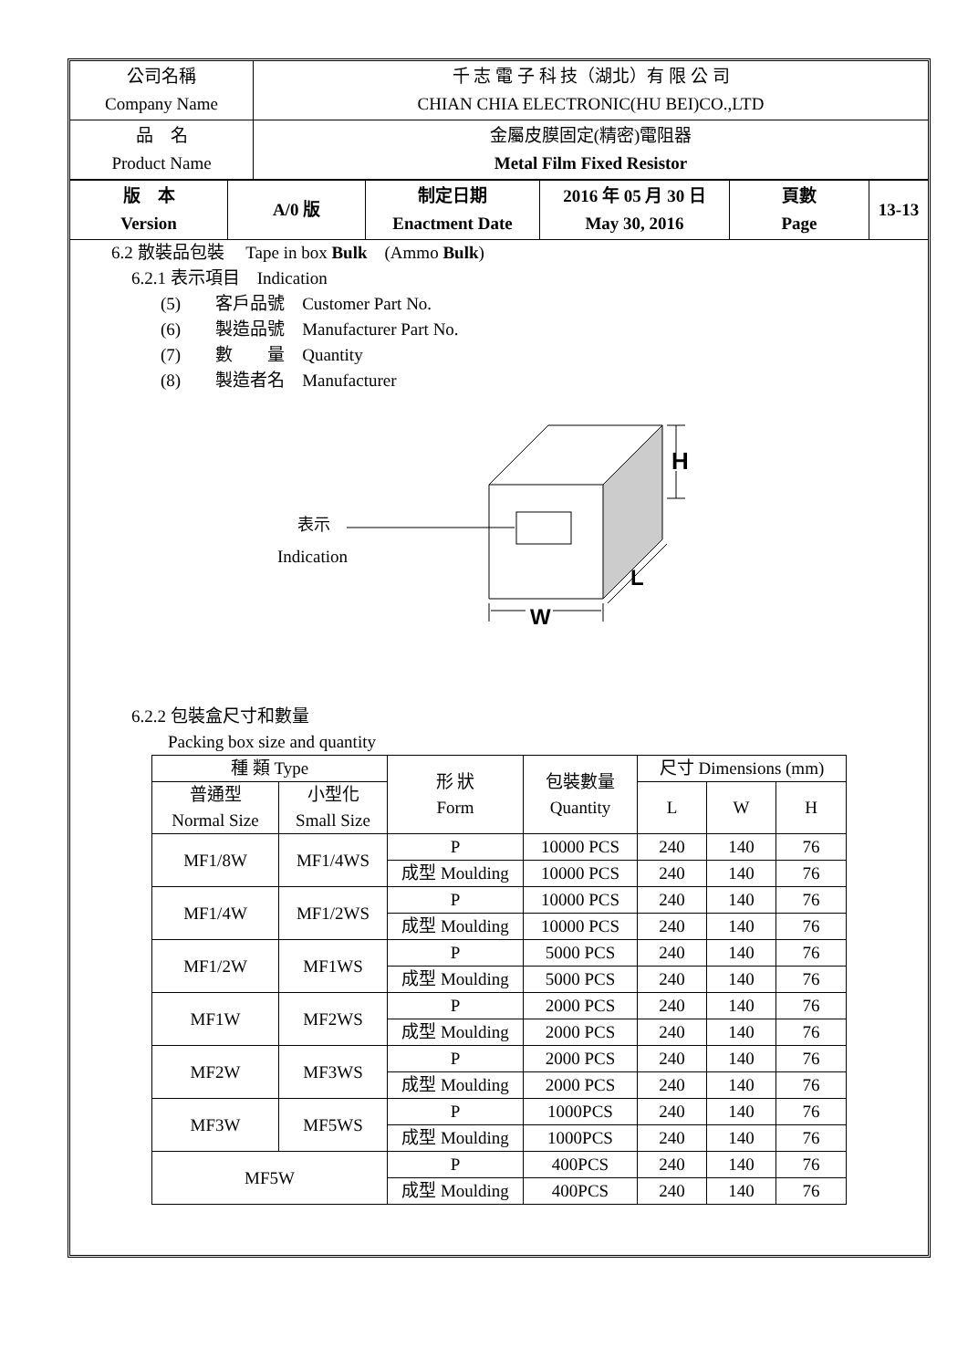| 公司名稱 Company Name | 千 志 電 子 科 技（湖北）有 限 公 司 CHIAN CHIA ELECTRONIC(HU BEI)CO.,LTD |
| 品 名 Product Name | 金屬皮膜固定(精密)電阻器 Metal Film Fixed Resistor |
| 版 本 Version | A/0 版 | 制定日期 Enactment Date | 2016 年 05 月 30 日 May 30, 2016 | 頁數 Page | 13-13 |
6.2 散裝品包裝　 Tape in box Bulk　(Ammo Bulk)
6.2.1 表示項目　Indication
(5)　　客戶品號　Customer Part No.
(6)　　製造品號　Manufacturer Part No.
(7)　　數　　量　Quantity
(8)　　製造者名　Manufacturer
表示
Indication
H
W
L
6.2.2 包裝盒尺寸和數量
Packing box size and quantity
| 種 類 Type | | 形 狀 Form | 包裝數量 Quantity | 尺寸 Dimensions (mm) | | |
| 普通型 Normal Size | 小型化 Small Size | | | L | W | H |
| MF1/8W | MF1/4WS | P | 10000 PCS | 240 | 140 | 76 |
| | | 成型 Moulding | 10000 PCS | 240 | 140 | 76 |
| MF1/4W | MF1/2WS | P | 10000 PCS | 240 | 140 | 76 |
| | | 成型 Moulding | 10000 PCS | 240 | 140 | 76 |
| MF1/2W | MF1WS | P | 5000 PCS | 240 | 140 | 76 |
| | | 成型 Moulding | 5000 PCS | 240 | 140 | 76 |
| MF1W | MF2WS | P | 2000 PCS | 240 | 140 | 76 |
| | | 成型 Moulding | 2000 PCS | 240 | 140 | 76 |
| MF2W | MF3WS | P | 2000 PCS | 240 | 140 | 76 |
| | | 成型 Moulding | 2000 PCS | 240 | 140 | 76 |
| MF3W | MF5WS | P | 1000PCS | 240 | 140 | 76 |
| | | 成型 Moulding | 1000PCS | 240 | 140 | 76 |
| MF5W | | P | 400PCS | 240 | 140 | 76 |
| | | 成型 Moulding | 400PCS | 240 | 140 | 76 |